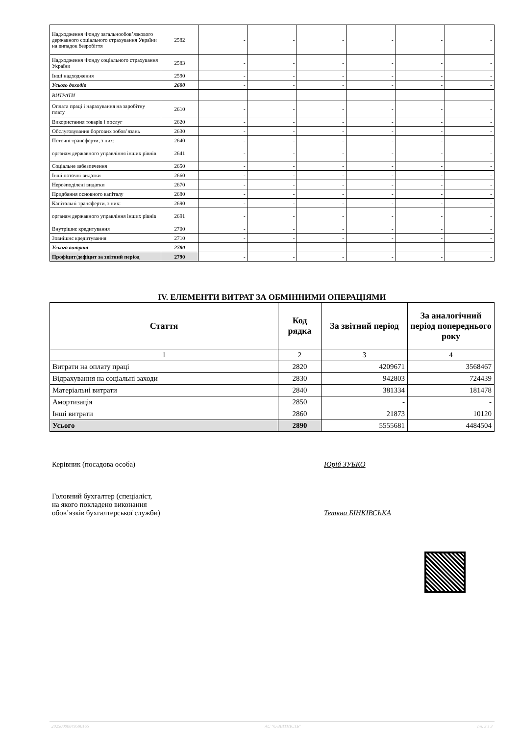| Надходження Фонду загальнообов’язкового державного соціального страхування України на випадок безробіття | 2582 | - | - | - | - | - | - |
| Надходження Фонду соціального страхування України | 2583 | - | - | - | - | - | - |
| Інші надходження | 2590 | - | - | - | - | - | - |
| Усього доходів | 2600 | - | - | - | - | - | - |
| ВИТРАТИ | | | | | | | |
| Оплата праці і нарахування на заробітну плату | 2610 | - | - | - | - | - | - |
| Використання товарів і послуг | 2620 | - | - | - | - | - | - |
| Обслуговування боргових зобов’язань | 2630 | - | - | - | - | - | - |
| Поточні трансферти, з них: | 2640 | - | - | - | - | - | - |
| органам державного управління інших рівнів | 2641 | - | - | - | - | - | - |
| Соціальне забезпечення | 2650 | - | - | - | - | - | - |
| Інші поточні видатки | 2660 | - | - | - | - | - | - |
| Нерозподілені видатки | 2670 | - | - | - | - | - | - |
| Придбання основного капіталу | 2680 | - | - | - | - | - | - |
| Капітальні трансферти, з них: | 2690 | - | - | - | - | - | - |
| органам державного управління інших рівнів | 2691 | - | - | - | - | - | - |
| Внутрішнє кредитування | 2700 | - | - | - | - | - | - |
| Зовнішнє кредитування | 2710 | - | - | - | - | - | - |
| Усього витрат | 2780 | - | - | - | - | - | - |
| Профіцит/дефіцит за звітний період | 2790 | - | - | - | - | - | - |
IV. ЕЛЕМЕНТИ ВИТРАТ ЗА ОБМІННИМИ ОПЕРАЦІЯМИ
| Стаття | Код рядка | За звітний період | За аналогічний період попереднього року |
| --- | --- | --- | --- |
| 1 | 2 | 3 | 4 |
| Витрати на оплату праці | 2820 | 4209671 | 3568467 |
| Відрахування на соціальні заходи | 2830 | 942803 | 724439 |
| Матеріальні витрати | 2840 | 381334 | 181478 |
| Амортизація | 2850 | - | - |
| Інші витрати | 2860 | 21873 | 10120 |
| Усього | 2890 | 5555681 | 4484504 |
Керівник (посадова особа) Юрій ЗУБКО
Головний бухгалтер (спеціаліст,
на якого покладено виконання
обов’язків бухгалтерської служби)
Тетяна БІНКІВСЬКА
20250000049590165 АС "Є-ЗВІТНІСТЬ" ст. 3 з 3